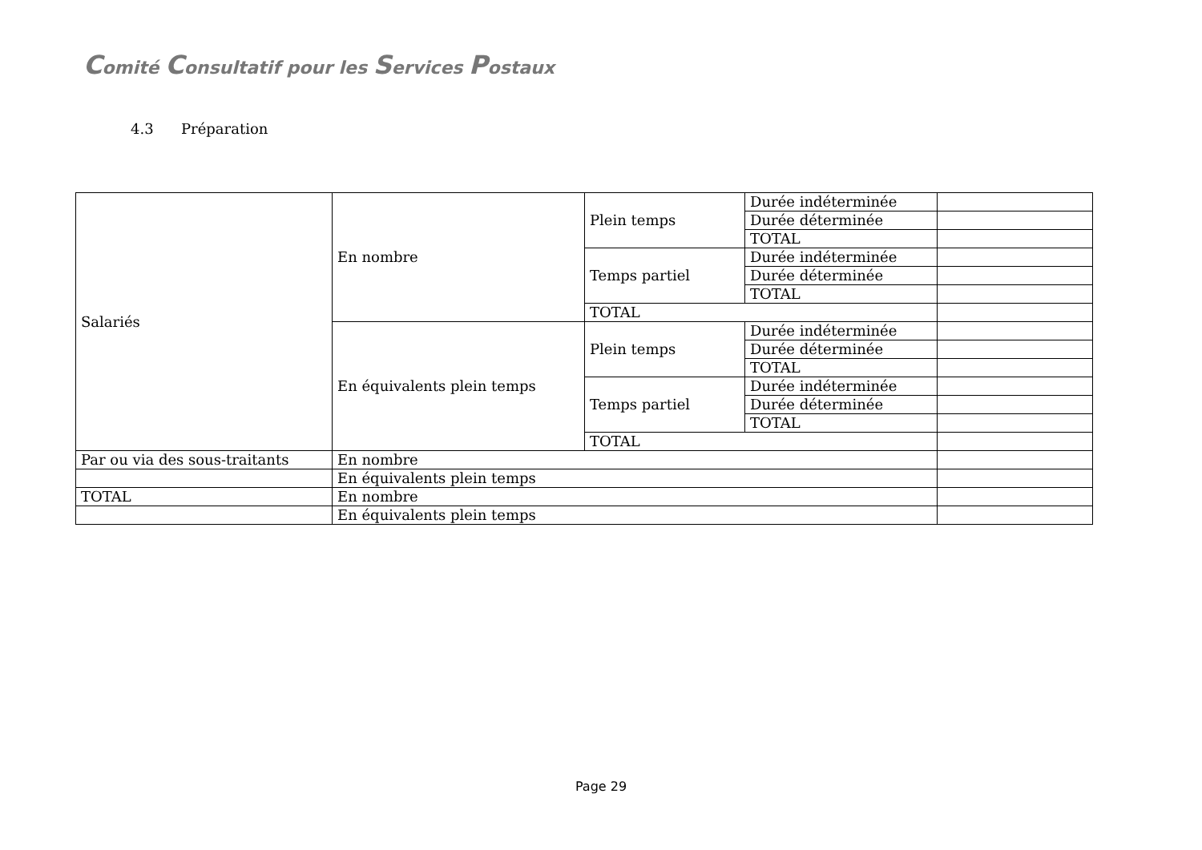Comité Consultatif pour les Services Postaux
4.3 Préparation
| Salariés | En nombre | Plein temps | Durée indéterminée | |
| | | | Durée déterminée | |
| | | | TOTAL | |
| | | Temps partiel | Durée indéterminée | |
| | | | Durée déterminée | |
| | | | TOTAL | |
| | | TOTAL | | |
| | En équivalents plein temps | Plein temps | Durée indéterminée | |
| | | | Durée déterminée | |
| | | | TOTAL | |
| | | Temps partiel | Durée indéterminée | |
| | | | Durée déterminée | |
| | | | TOTAL | |
| | | TOTAL | | |
| Par ou via des sous-traitants | En nombre | | | |
| | En équivalents plein temps | | | |
| TOTAL | En nombre | | | |
| | En équivalents plein temps | | | |
Page 29